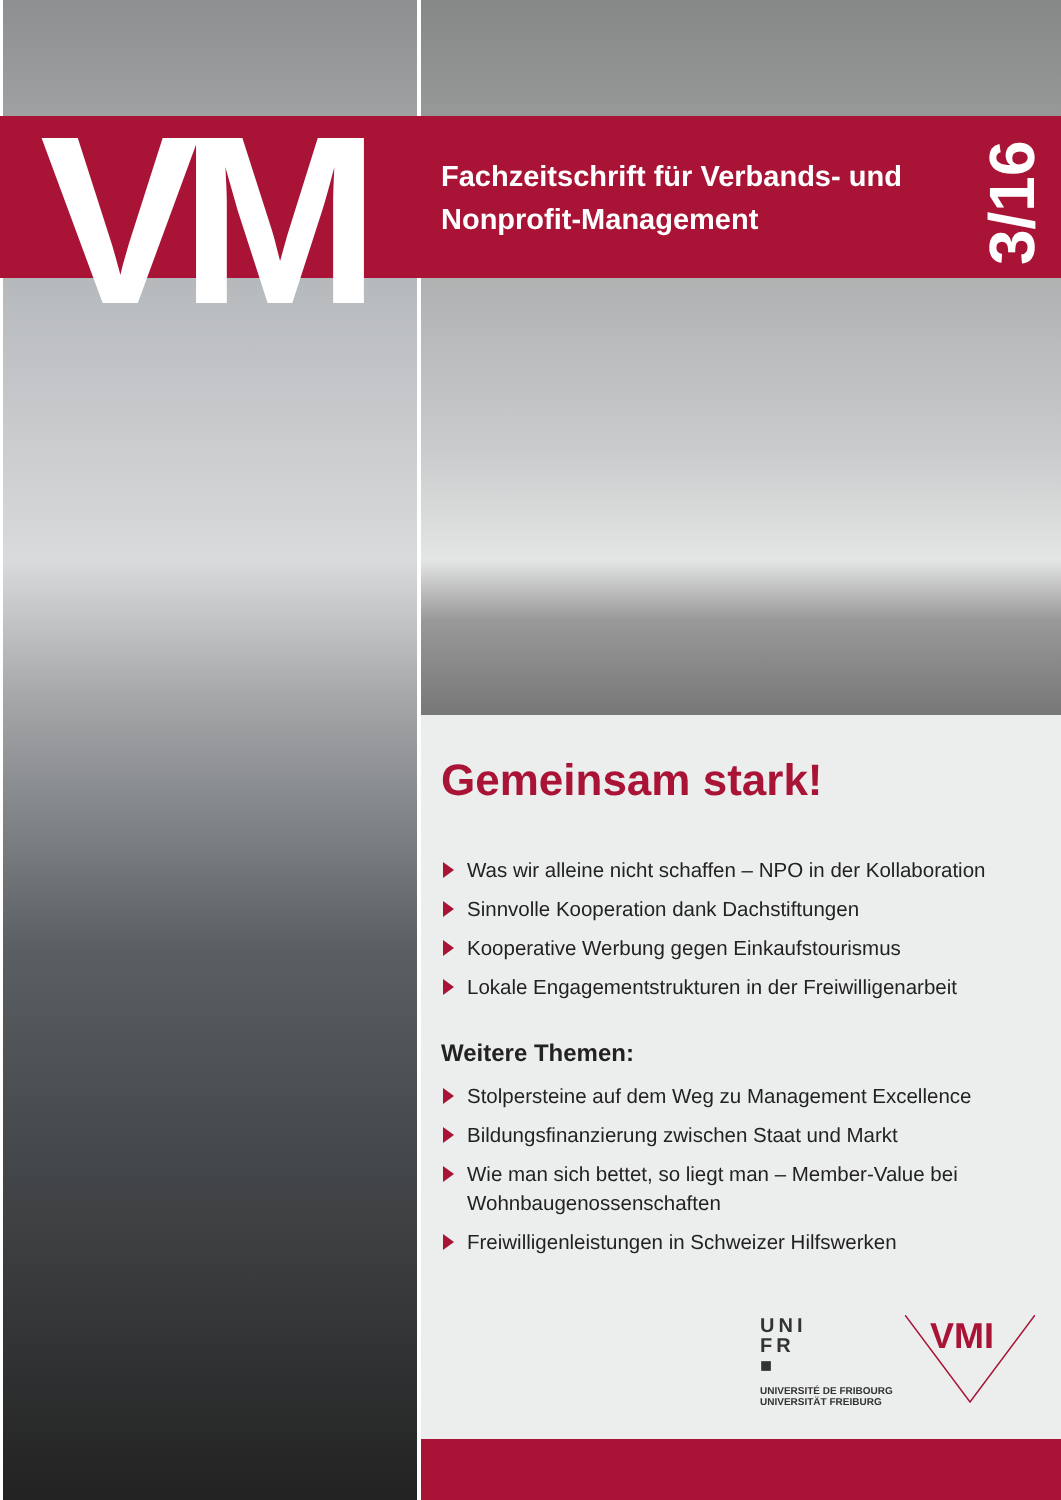VM
Fachzeitschrift für Verbands- und
Nonprofit-Management
3/16
Gemeinsam stark!
Was wir alleine nicht schaffen – NPO in der Kollaboration
Sinnvolle Kooperation dank Dachstiftungen
Kooperative Werbung gegen Einkaufstourismus
Lokale Engagementstrukturen in der Freiwilligenarbeit
Weitere Themen:
Stolpersteine auf dem Weg zu Management Excellence
Bildungsfinanzierung zwischen Staat und Markt
Wie man sich bettet, so liegt man – Member-Value bei Wohnbaugenossenschaften
Freiwilligenleistungen in Schweizer Hilfswerken
UNI
FR
■
UNIVERSITÉ DE FRIBOURG
UNIVERSITÄT FREIBURG
VMI